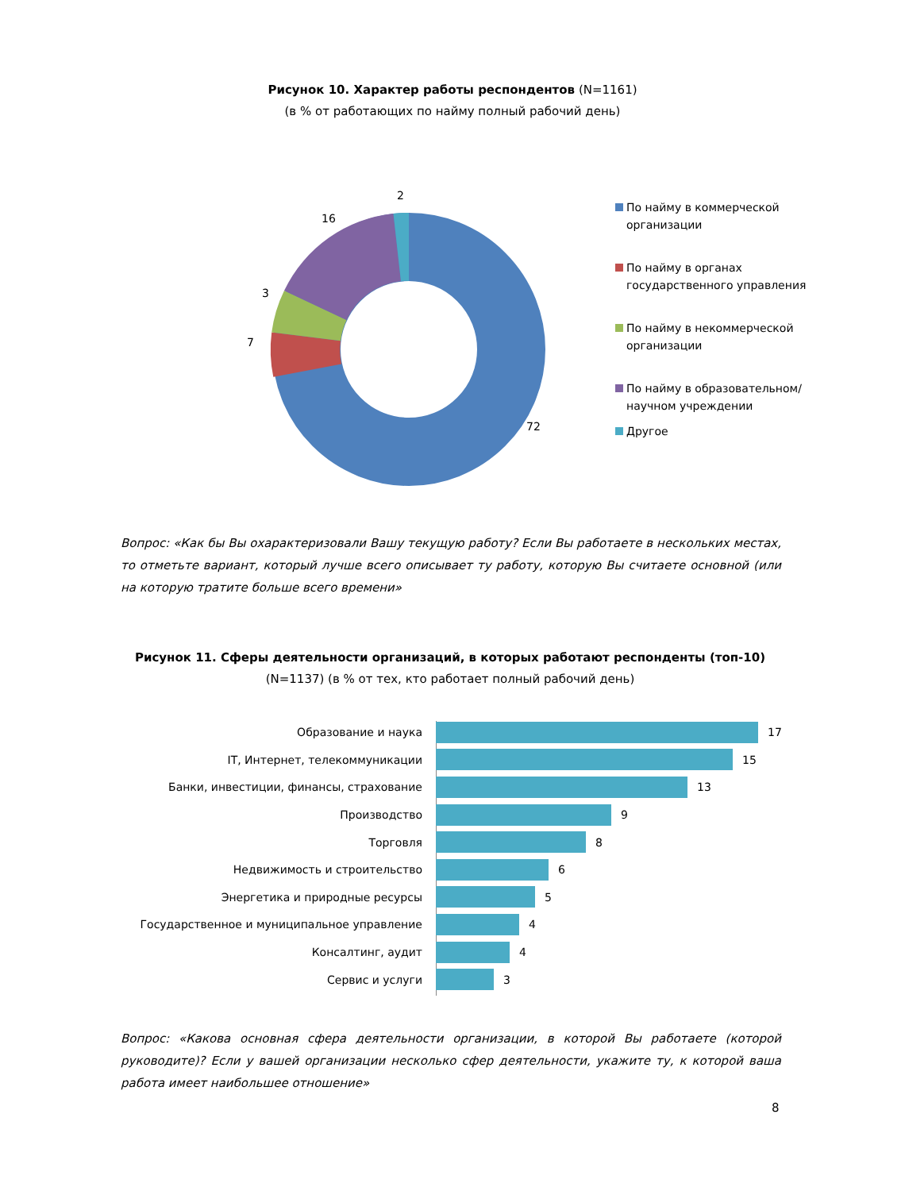Рисунок 10. Характер работы респондентов (N=1161)
(в % от работающих по найму полный рабочий день)
2
16
3
7
72
По найму в коммерческой организации
По найму в органах государственного управления
По найму в некоммерческой организации
По найму в образовательном/научном учреждении
Другое
Вопрос: «Как бы Вы охарактеризовали Вашу текущую работу? Если Вы работаете в нескольких местах, то отметьте вариант, который лучше всего описывает ту работу, которую Вы считаете основной (или на которую тратите больше всего времени»
Рисунок 11. Сферы деятельности организаций, в которых работают респонденты (топ-10)
(N=1137) (в % от тех, кто работает полный рабочий день)
Образование и наука 17
IT, Интернет, телекоммуникации 15
Банки, инвестиции, финансы, страхование 13
Производство 9
Торговля 8
Недвижимость и строительство 6
Энергетика и природные ресурсы 5
Государственное и муниципальное управление 4
Консалтинг, аудит 4
Сервис и услуги 3
Вопрос: «Какова основная сфера деятельности организации, в которой Вы работаете (которой руководите)? Если у вашей организации несколько сфер деятельности, укажите ту, к которой ваша работа имеет наибольшее отношение»
8